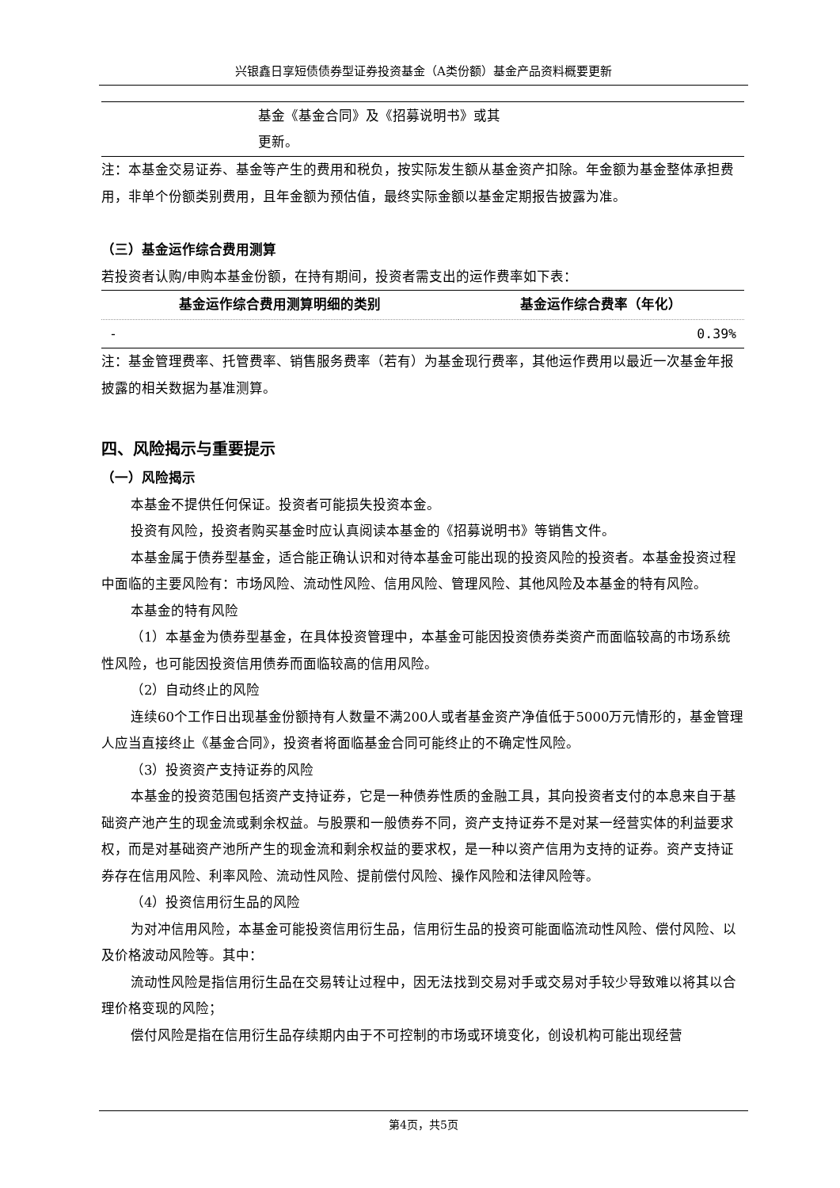兴银鑫日享短债债券型证券投资基金（A类份额）基金产品资料概要更新
| | 基金《基金合同》及《招募说明书》或其 更新。 | |
注：本基金交易证券、基金等产生的费用和税负，按实际发生额从基金资产扣除。年金额为基金整体承担费用，非单个份额类别费用，且年金额为预估值，最终实际金额以基金定期报告披露为准。
（三）基金运作综合费用测算
若投资者认购/申购本基金份额，在持有期间，投资者需支出的运作费率如下表：
| 基金运作综合费用测算明细的类别 | 基金运作综合费率（年化） |
| --- | --- |
| - | 0.39% |
注：基金管理费率、托管费率、销售服务费率（若有）为基金现行费率，其他运作费用以最近一次基金年报披露的相关数据为基准测算。
四、风险揭示与重要提示
（一）风险揭示
本基金不提供任何保证。投资者可能损失投资本金。
投资有风险，投资者购买基金时应认真阅读本基金的《招募说明书》等销售文件。
本基金属于债券型基金，适合能正确认识和对待本基金可能出现的投资风险的投资者。本基金投资过程中面临的主要风险有：市场风险、流动性风险、信用风险、管理风险、其他风险及本基金的特有风险。
本基金的特有风险
（1）本基金为债券型基金，在具体投资管理中，本基金可能因投资债券类资产而面临较高的市场系统性风险，也可能因投资信用债券而面临较高的信用风险。
（2）自动终止的风险
连续60个工作日出现基金份额持有人数量不满200人或者基金资产净值低于5000万元情形的，基金管理人应当直接终止《基金合同》，投资者将面临基金合同可能终止的不确定性风险。
（3）投资资产支持证券的风险
本基金的投资范围包括资产支持证券，它是一种债券性质的金融工具，其向投资者支付的本息来自于基础资产池产生的现金流或剩余权益。与股票和一般债券不同，资产支持证券不是对某一经营实体的利益要求权，而是对基础资产池所产生的现金流和剩余权益的要求权，是一种以资产信用为支持的证券。资产支持证券存在信用风险、利率风险、流动性风险、提前偿付风险、操作风险和法律风险等。
（4）投资信用衍生品的风险
为对冲信用风险，本基金可能投资信用衍生品，信用衍生品的投资可能面临流动性风险、偿付风险、以及价格波动风险等。其中：
流动性风险是指信用衍生品在交易转让过程中，因无法找到交易对手或交易对手较少导致难以将其以合理价格变现的风险；
偿付风险是指在信用衍生品存续期内由于不可控制的市场或环境变化，创设机构可能出现经营
第4页，共5页